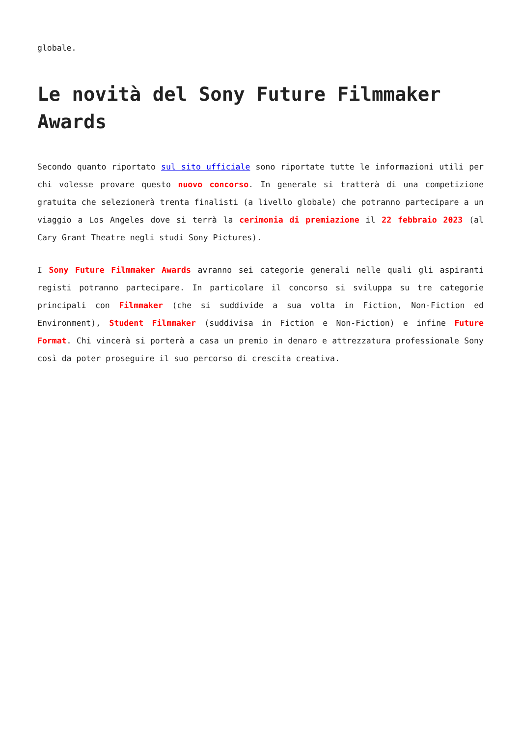globale.
Le novità del Sony Future Filmmaker Awards
Secondo quanto riportato sul sito ufficiale sono riportate tutte le informazioni utili per chi volesse provare questo nuovo concorso. In generale si tratterà di una competizione gratuita che selezionerà trenta finalisti (a livello globale) che potranno partecipare a un viaggio a Los Angeles dove si terrà la cerimonia di premiazione il 22 febbraio 2023 (al Cary Grant Theatre negli studi Sony Pictures).
I Sony Future Filmmaker Awards avranno sei categorie generali nelle quali gli aspiranti registi potranno partecipare. In particolare il concorso si sviluppa su tre categorie principali con Filmmaker (che si suddivide a sua volta in Fiction, Non-Fiction ed Environment), Student Filmmaker (suddivisa in Fiction e Non-Fiction) e infine Future Format. Chi vincerà si porterà a casa un premio in denaro e attrezzatura professionale Sony così da poter proseguire il suo percorso di crescita creativa.